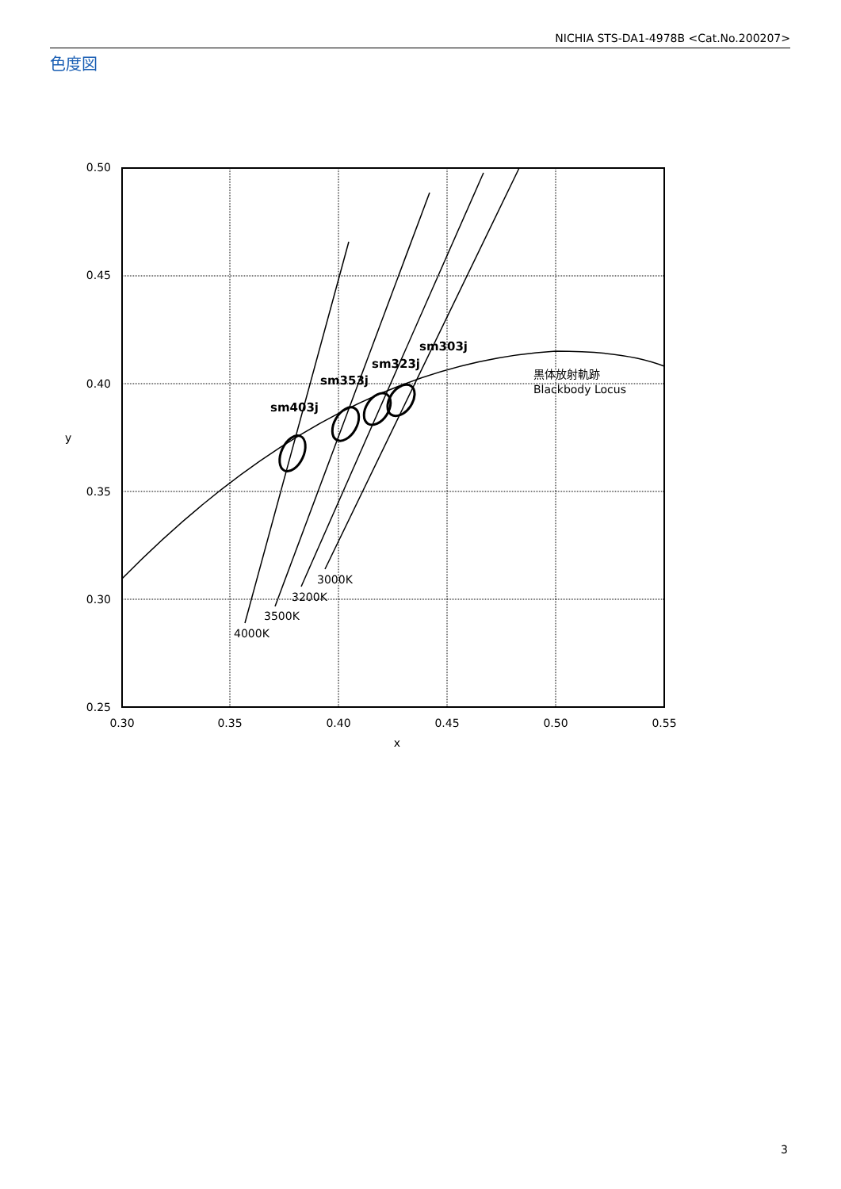NICHIA STS-DA1-4978B <Cat.No.200207>
色度図
sm403j
sm353j
sm323j
sm303j
3000K
3200K
3500K
4000K
黒体放射軌跡
Blackbody Locus
0.50
0.45
0.40
0.35
0.30
0.25
0.30
0.35
0.40
0.45
0.50
0.55
x
y
3